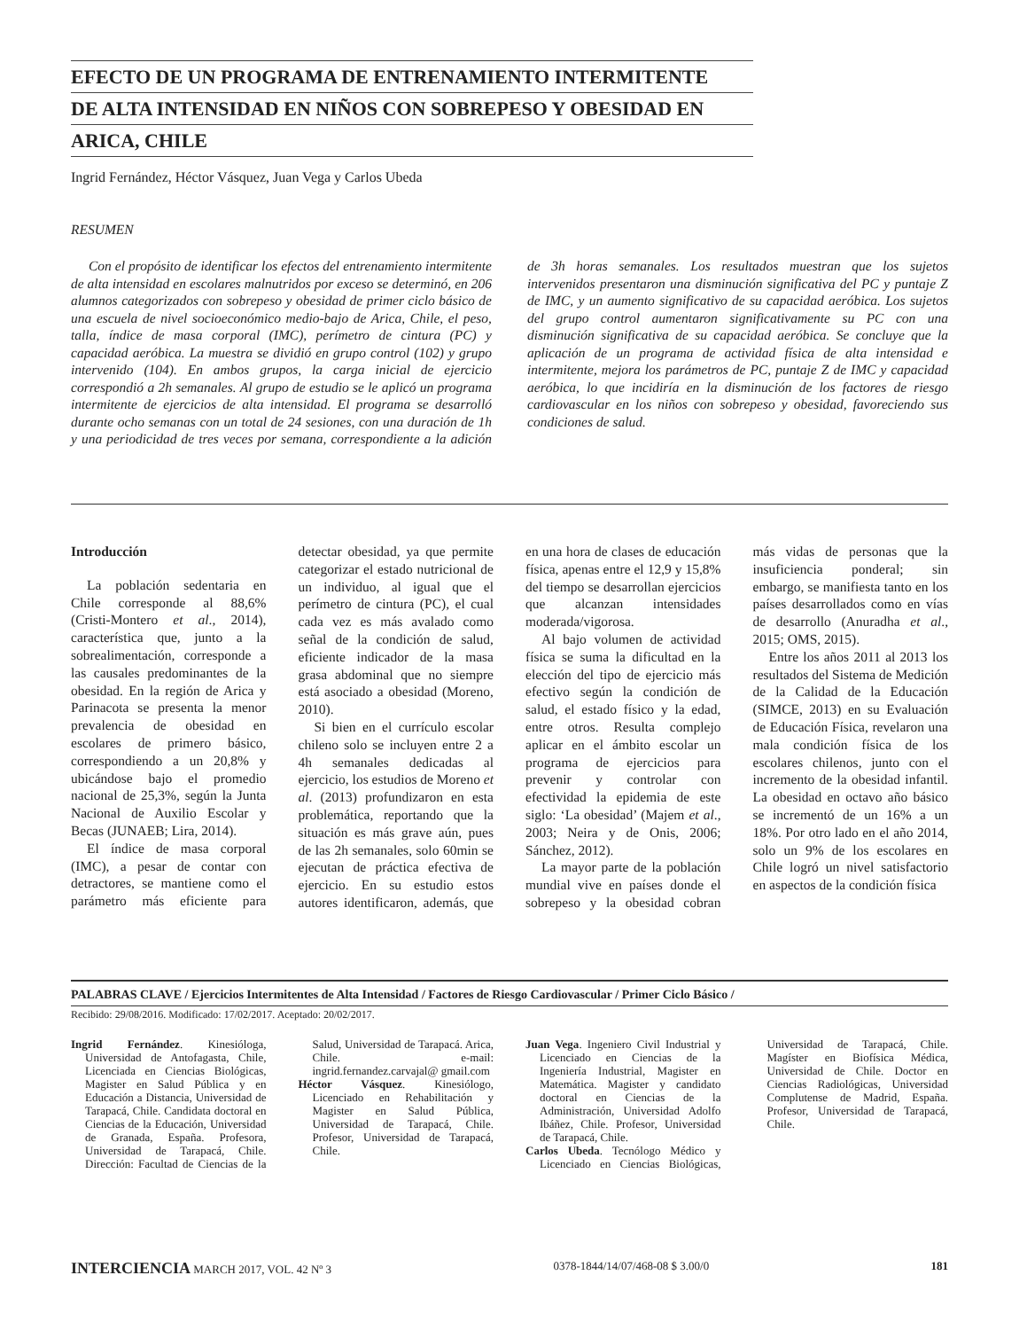EFECTO DE UN PROGRAMA DE ENTRENAMIENTO INTERMITENTE
DE ALTA INTENSIDAD EN NIÑOS CON SOBREPESO Y OBESIDAD EN
ARICA, CHILE
Ingrid Fernández, Héctor Vásquez, Juan Vega y Carlos Ubeda
RESUMEN
Con el propósito de identificar los efectos del entrenamiento intermitente de alta intensidad en escolares malnutridos por exceso se determinó, en 206 alumnos categorizados con sobrepeso y obesidad de primer ciclo básico de una escuela de nivel socioeconómico medio-bajo de Arica, Chile, el peso, talla, índice de masa corporal (IMC), perímetro de cintura (PC) y capacidad aeróbica. La muestra se dividió en grupo control (102) y grupo intervenido (104). En ambos grupos, la carga inicial de ejercicio correspondió a 2h semanales. Al grupo de estudio se le aplicó un programa intermitente de ejercicios de alta intensidad. El programa se desarrolló durante ocho semanas con un total de 24 sesiones, con una duración de 1h y una periodicidad de tres veces por semana, correspondiente a la adición de 3h horas semanales. Los resultados muestran que los sujetos intervenidos presentaron una disminución significativa del PC y puntaje Z de IMC, y un aumento significativo de su capacidad aeróbica. Los sujetos del grupo control aumentaron significativamente su PC con una disminución significativa de su capacidad aeróbica. Se concluye que la aplicación de un programa de actividad física de alta intensidad e intermitente, mejora los parámetros de PC, puntaje Z de IMC y capacidad aeróbica, lo que incidiría en la disminución de los factores de riesgo cardiovascular en los niños con sobrepeso y obesidad, favoreciendo sus condiciones de salud.
Introducción
La población sedentaria en Chile corresponde al 88,6% (Cristi-Montero et al., 2014), característica que, junto a la sobrealimentación, corresponde a las causales predominantes de la obesidad. En la región de Arica y Parinacota se presenta la menor prevalencia de obesidad en escolares de primero básico, correspondiendo a un 20,8% y ubicándose bajo el promedio nacional de 25,3%, según la Junta Nacional de Auxilio Escolar y Becas (JUNAEB; Lira, 2014).
El índice de masa corporal (IMC), a pesar de contar con detractores, se mantiene como el parámetro más eficiente para detectar obesidad, ya que permite categorizar el estado nutricional de un individuo, al igual que el perímetro de cintura (PC), el cual cada vez es más avalado como señal de la condición de salud, eficiente indicador de la masa grasa abdominal que no siempre está asociado a obesidad (Moreno, 2010).
Si bien en el currículo escolar chileno solo se incluyen entre 2 a 4h semanales dedicadas al ejercicio, los estudios de Moreno et al. (2013) profundizaron en esta problemática, reportando que la situación es más grave aún, pues de las 2h semanales, solo 60min se ejecutan de práctica efectiva de ejercicio. En su estudio estos autores identificaron, además, que en una hora de clases de educación física, apenas entre el 12,9 y 15,8% del tiempo se desarrollan ejercicios que alcanzan intensidades moderada/vigorosa.
Al bajo volumen de actividad física se suma la dificultad en la elección del tipo de ejercicio más efectivo según la condición de salud, el estado físico y la edad, entre otros. Resulta complejo aplicar en el ámbito escolar un programa de ejercicios para prevenir y controlar con efectividad la epidemia de este siglo: ‘La obesidad’ (Majem et al., 2003; Neira y de Onis, 2006; Sánchez, 2012).
La mayor parte de la población mundial vive en países donde el sobrepeso y la obesidad cobran más vidas de personas que la insuficiencia ponderal; sin embargo, se manifiesta tanto en los países desarrollados como en vías de desarrollo (Anuradha et al., 2015; OMS, 2015).
Entre los años 2011 al 2013 los resultados del Sistema de Medición de la Calidad de la Educación (SIMCE, 2013) en su Evaluación de Educación Física, revelaron una mala condición física de los escolares chilenos, junto con el incremento de la obesidad infantil. La obesidad en octavo año básico se incrementó de un 16% a un 18%. Por otro lado en el año 2014, solo un 9% de los escolares en Chile logró un nivel satisfactorio en aspectos de la condición física
PALABRAS CLAVE / Ejercicios Intermitentes de Alta Intensidad / Factores de Riesgo Cardiovascular / Primer Ciclo Básico /
Recibido: 29/08/2016. Modificado: 17/02/2017. Aceptado: 20/02/2017.
Ingrid Fernández. Kinesióloga, Universidad de Antofagasta, Chile, Licenciada en Ciencias Biológicas, Magister en Salud Pública y en Educación a Distancia, Universidad de Tarapacá, Chile. Candidata doctoral en Ciencias de la Educación, Universidad de Granada, España. Profesora, Universidad de Tarapacá, Chile. Dirección: Facultad de Ciencias de la Salud, Universidad de Tarapacá. Arica, Chile. e-mail: ingrid.fernandez.carvajal@ gmail.com
Héctor Vásquez. Kinesiólogo, Licenciado en Rehabilitación y Magister en Salud Pública, Universidad de Tarapacá, Chile. Profesor, Universidad de Tarapacá, Chile.
Juan Vega. Ingeniero Civil Industrial y Licenciado en Ciencias de la Ingeniería Industrial, Magister en Matemática. Magister y candidato doctoral en Ciencias de la Administración, Universidad Adolfo Ibáñez, Chile. Profesor, Universidad de Tarapacá, Chile.
Carlos Ubeda. Tecnólogo Médico y Licenciado en Ciencias Biológicas, Universidad de Tarapacá, Chile. Magíster en Biofísica Médica, Universidad de Chile. Doctor en Ciencias Radiológicas, Universidad Complutense de Madrid, España. Profesor, Universidad de Tarapacá, Chile.
INTERCIENCIA MARCH 2017, VOL. 42 Nº 3 0378-1844/14/07/468-08 $ 3.00/0 181